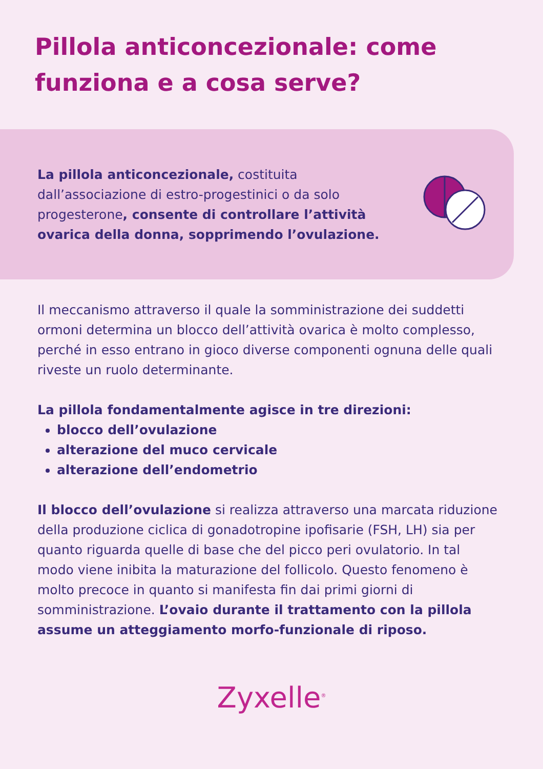Pillola anticoncezionale: come funziona e a cosa serve?
La pillola anticoncezionale, costituita dall’associazione di estro-progestinici o da solo progesterone, consente di controllare l’attività ovarica della donna, sopprimendo l’ovulazione.
Il meccanismo attraverso il quale la somministrazione dei suddetti ormoni determina un blocco dell’attività ovarica è molto complesso, perché in esso entrano in gioco diverse componenti ognuna delle quali riveste un ruolo determinante.
La pillola fondamentalmente agisce in tre direzioni:
blocco dell’ovulazione
alterazione del muco cervicale
alterazione dell’endometrio
Il blocco dell’ovulazione si realizza attraverso una marcata riduzione della produzione ciclica di gonadotropine ipofisarie (FSH, LH) sia per quanto riguarda quelle di base che del picco peri ovulatorio. In tal modo viene inibita la maturazione del follicolo. Questo fenomeno è molto precoce in quanto si manifesta fin dai primi giorni di somministrazione. L’ovaio durante il trattamento con la pillola assume un atteggiamento morfo-funzionale di riposo.
Zyxelle<sup>®</sup>